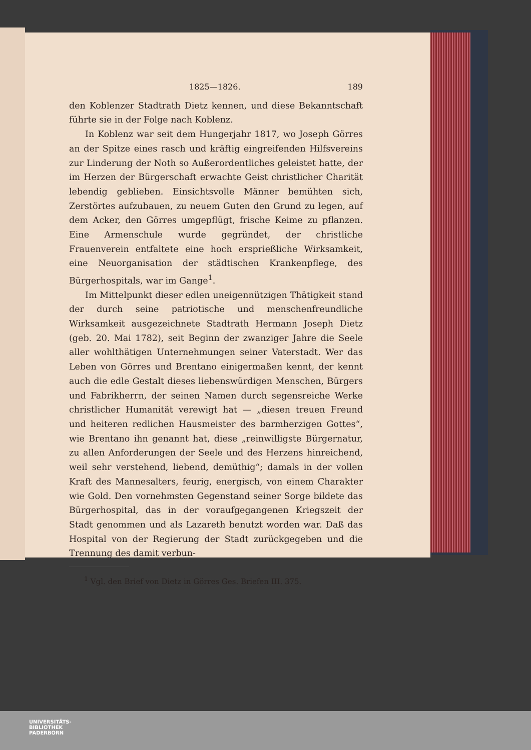1825—1826. 189
den Koblenzer Stadtrath Dietz kennen, und diese Bekanntschaft führte sie in der Folge nach Koblenz.
In Koblenz war seit dem Hungerjahr 1817, wo Joseph Görres an der Spitze eines rasch und kräftig eingreifenden Hilfsvereins zur Linderung der Noth so Außerordentliches geleistet hatte, der im Herzen der Bürgerschaft erwachte Geist christlicher Charität lebendig geblieben. Einsichtsvolle Männer bemühten sich, Zerstörtes aufzubauen, zu neuem Guten den Grund zu legen, auf dem Acker, den Görres umgepflügt, frische Keime zu pflanzen. Eine Armenschule wurde gegründet, der christliche Frauenverein entfaltete eine hoch ersprießliche Wirksamkeit, eine Neuorganisation der städtischen Krankenpflege, des Bürgerhospitals, war im Gange<sup>1</sup>.
Im Mittelpunkt dieser edlen uneigennützigen Thätigkeit stand der durch seine patriotische und menschenfreundliche Wirksamkeit ausgezeichnete Stadtrath Hermann Joseph Dietz (geb. 20. Mai 1782), seit Beginn der zwanziger Jahre die Seele aller wohlthätigen Unternehmungen seiner Vaterstadt. Wer das Leben von Görres und Brentano einigermaßen kennt, der kennt auch die edle Gestalt dieses liebenswürdigen Menschen, Bürgers und Fabrikherrn, der seinen Namen durch segensreiche Werke christlicher Humanität verewigt hat — „diesen treuen Freund und heiteren redlichen Hausmeister des barmherzigen Gottes“, wie Brentano ihn genannt hat, diese „reinwilligste Bürgernatur, zu allen Anforderungen der Seele und des Herzens hinreichend, weil sehr verstehend, liebend, demüthig“; damals in der vollen Kraft des Mannesalters, feurig, energisch, von einem Charakter wie Gold. Den vornehmsten Gegenstand seiner Sorge bildete das Bürgerhospital, das in der voraufgegangenen Kriegszeit der Stadt genommen und als Lazareth benutzt worden war. Daß das Hospital von der Regierung der Stadt zurückgegeben und die Trennung des damit verbun-
<sup>1</sup> Vgl. den Brief von Dietz in Görres Ges. Briefen III. 375.
UNIVERSITÄTS-
BIBLIOTHEK
PADERBORN